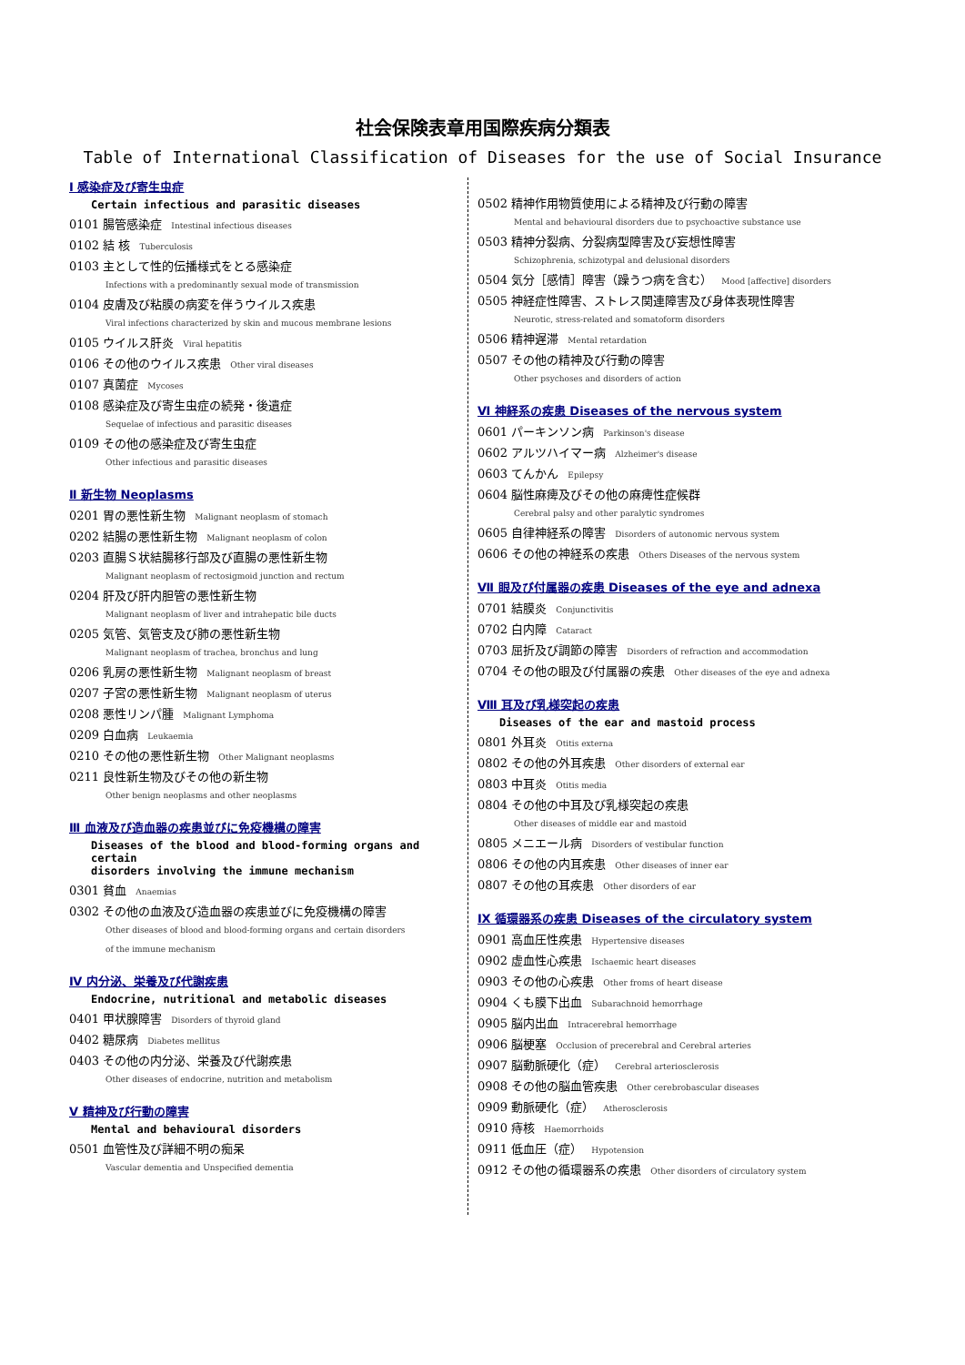社会保険表章用国際疾病分類表
Table of International Classification of Diseases for the use of Social Insurance
Ⅰ 感染症及び寄生虫症
Certain infectious and parasitic diseases
0101 腸管感染症 Intestinal infectious diseases
0102 結 核 Tuberculosis
0103 主として性的伝播様式をとる感染症
Infections with a predominantly sexual mode of transmission
0104 皮膚及び粘膜の病変を伴うウイルス疾患
Viral infections characterized by skin and mucous membrane lesions
0105 ウイルス肝炎 Viral hepatitis
0106 その他のウイルス疾患 Other viral diseases
0107 真菌症 Mycoses
0108 感染症及び寄生虫症の続発・後遺症
Sequelae of infectious and parasitic diseases
0109 その他の感染症及び寄生虫症
Other infectious and parasitic diseases
Ⅱ 新生物 Neoplasms
0201 胃の悪性新生物 Malignant neoplasm of stomach
0202 結腸の悪性新生物 Malignant neoplasm of colon
0203 直腸Ｓ状結腸移行部及び直腸の悪性新生物
Malignant neoplasm of rectosigmoid junction and rectum
0204 肝及び肝内胆管の悪性新生物
Malignant neoplasm of liver and intrahepatic bile ducts
0205 気管、気管支及び肺の悪性新生物
Malignant neoplasm of trachea, bronchus and lung
0206 乳房の悪性新生物 Malignant neoplasm of breast
0207 子宮の悪性新生物 Malignant neoplasm of uterus
0208 悪性リンパ腫 Malignant Lymphoma
0209 白血病 Leukaemia
0210 その他の悪性新生物 Other Malignant neoplasms
0211 良性新生物及びその他の新生物
Other benign neoplasms and other neoplasms
Ⅲ 血液及び造血器の疾患並びに免疫機構の障害
Diseases of the blood and blood-forming organs and certain
disorders involving the immune mechanism
0301 貧血 Anaemias
0302 その他の血液及び造血器の疾患並びに免疫機構の障害
Other diseases of blood and blood-forming organs and certain disorders
of the immune mechanism
Ⅳ 内分泌、栄養及び代謝疾患
Endocrine, nutritional and metabolic diseases
0401 甲状腺障害 Disorders of thyroid gland
0402 糖尿病 Diabetes mellitus
0403 その他の内分泌、栄養及び代謝疾患
Other diseases of endocrine, nutrition and metabolism
Ⅴ 精神及び行動の障害
Mental and behavioural disorders
0501 血管性及び詳細不明の痴呆
Vascular dementia and Unspecified dementia
0502 精神作用物質使用による精神及び行動の障害
Mental and behavioural disorders due to psychoactive substance use
0503 精神分裂病、分裂病型障害及び妄想性障害
Schizophrenia, schizotypal and delusional disorders
0504 気分［感情］障害（躁うつ病を含む） Mood [affective] disorders
0505 神経症性障害、ストレス関連障害及び身体表現性障害
Neurotic, stress-related and somatoform disorders
0506 精神遅滞 Mental retardation
0507 その他の精神及び行動の障害
Other psychoses and disorders of action
Ⅵ 神経系の疾患 Diseases of the nervous system
0601 パーキンソン病 Parkinson's disease
0602 アルツハイマー病 Alzheimer's disease
0603 てんかん Epilepsy
0604 脳性麻痺及びその他の麻痺性症候群
Cerebral palsy and other paralytic syndromes
0605 自律神経系の障害 Disorders of autonomic nervous system
0606 その他の神経系の疾患 Others Diseases of the nervous system
Ⅶ 眼及び付属器の疾患 Diseases of the eye and adnexa
0701 結膜炎 Conjunctivitis
0702 白内障 Cataract
0703 屈折及び調節の障害 Disorders of refraction and accommodation
0704 その他の眼及び付属器の疾患 Other diseases of the eye and adnexa
Ⅷ 耳及び乳様突起の疾患
Diseases of the ear and mastoid process
0801 外耳炎 Otitis externa
0802 その他の外耳疾患 Other disorders of external ear
0803 中耳炎 Otitis media
0804 その他の中耳及び乳様突起の疾患
Other diseases of middle ear and mastoid
0805 メニエール病 Disorders of vestibular function
0806 その他の内耳疾患 Other diseases of inner ear
0807 その他の耳疾患 Other disorders of ear
Ⅸ 循環器系の疾患 Diseases of the circulatory system
0901 高血圧性疾患 Hypertensive diseases
0902 虚血性心疾患 Ischaemic heart diseases
0903 その他の心疾患 Other froms of heart disease
0904 くも膜下出血 Subarachnoid hemorrhage
0905 脳内出血 Intracerebral hemorrhage
0906 脳梗塞 Occlusion of precerebral and Cerebral arteries
0907 脳動脈硬化（症） Cerebral arteriosclerosis
0908 その他の脳血管疾患 Other cerebrobascular diseases
0909 動脈硬化（症） Atherosclerosis
0910 痔核 Haemorrhoids
0911 低血圧（症） Hypotension
0912 その他の循環器系の疾患 Other disorders of circulatory system